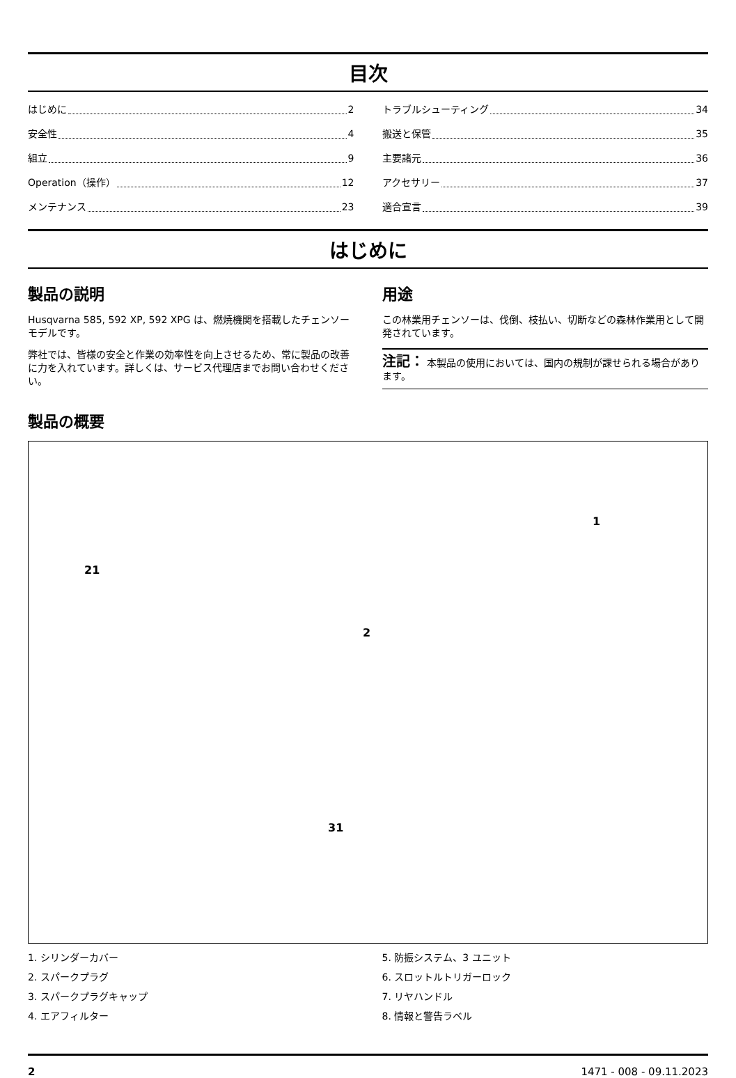目次
はじめに 2
安全性 4
組立 9
Operation（操作） 12
メンテナンス 23
トラブルシューティング 34
搬送と保管 35
主要諸元 36
アクセサリー 37
適合宣言 39
はじめに
製品の説明
Husqvarna 585, 592 XP, 592 XPG は、燃焼機関を搭載したチェンソーモデルです。
弊社では、皆様の安全と作業の効率性を向上させるため、常に製品の改善に力を入れています。詳しくは、サービス代理店までお問い合わせください。
用途
この林業用チェンソーは、伐倒、枝払い、切断などの森林作業用として開発されています。
注記： 本製品の使用においては、国内の規制が課せられる場合があります。
製品の概要
1
2
21
31
1. シリンダーカバー
2. スパークプラグ
3. スパークプラグキャップ
4. エアフィルター
5. 防振システム、3 ユニット
6. スロットルトリガーロック
7. リヤハンドル
8. 情報と警告ラベル
2 1471 - 008 - 09.11.2023